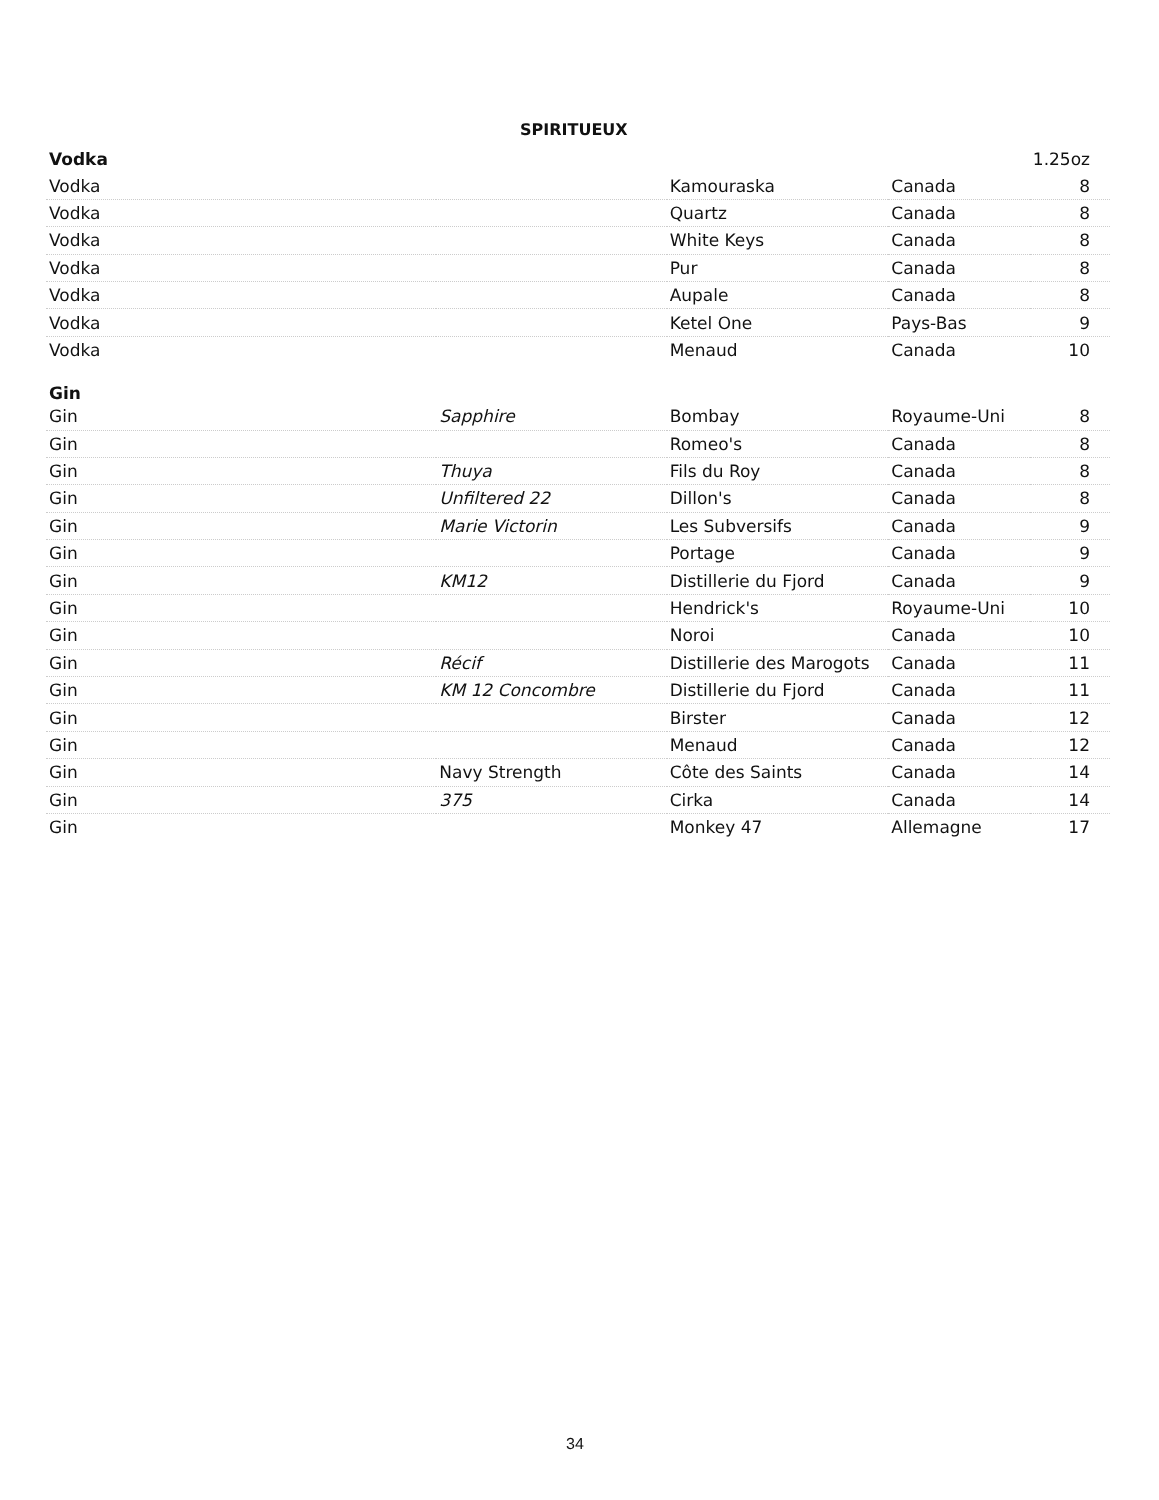SPIRITUEUX
| Vodka | | | | 1.25oz |
| Vodka | | Kamouraska | Canada | 8 |
| Vodka | | Quartz | Canada | 8 |
| Vodka | | White Keys | Canada | 8 |
| Vodka | | Pur | Canada | 8 |
| Vodka | | Aupale | Canada | 8 |
| Vodka | | Ketel One | Pays-Bas | 9 |
| Vodka | | Menaud | Canada | 10 |
| Gin | | | | |
| Gin | Sapphire | Bombay | Royaume-Uni | 8 |
| Gin | | Romeo's | Canada | 8 |
| Gin | Thuya | Fils du Roy | Canada | 8 |
| Gin | Unfiltered 22 | Dillon's | Canada | 8 |
| Gin | Marie Victorin | Les Subversifs | Canada | 9 |
| Gin | | Portage | Canada | 9 |
| Gin | KM12 | Distillerie du Fjord | Canada | 9 |
| Gin | | Hendrick's | Royaume-Uni | 10 |
| Gin | | Noroi | Canada | 10 |
| Gin | Récif | Distillerie des Marogots | Canada | 11 |
| Gin | KM 12 Concombre | Distillerie du Fjord | Canada | 11 |
| Gin | | Birster | Canada | 12 |
| Gin | | Menaud | Canada | 12 |
| Gin | Navy Strength | Côte des Saints | Canada | 14 |
| Gin | 375 | Cirka | Canada | 14 |
| Gin | | Monkey 47 | Allemagne | 17 |
34